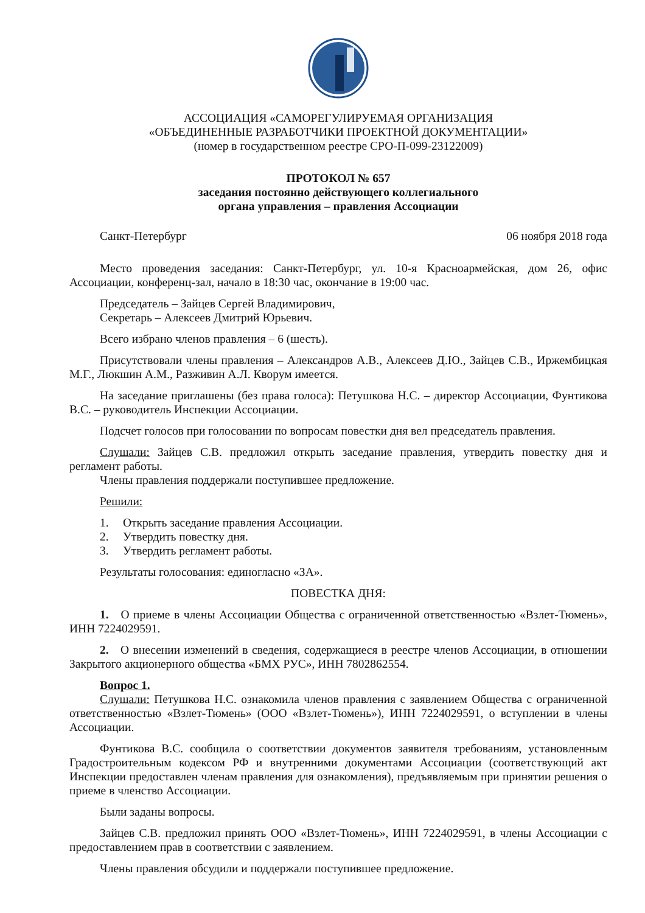АССОЦИАЦИЯ «САМОРЕГУЛИРУЕМАЯ ОРГАНИЗАЦИЯ
«ОБЪЕДИНЕННЫЕ РАЗРАБОТЧИКИ ПРОЕКТНОЙ ДОКУМЕНТАЦИИ»
(номер в государственном реестре СРО-П-099-23122009)
ПРОТОКОЛ № 657
заседания постоянно действующего коллегиального
органа управления – правления Ассоциации
Санкт-Петербург 06 ноября 2018 года
Место проведения заседания: Санкт-Петербург, ул. 10-я Красноармейская, дом 26, офис Ассоциации, конференц-зал, начало в 18:30 час, окончание в 19:00 час.
Председатель – Зайцев Сергей Владимирович,
Секретарь – Алексеев Дмитрий Юрьевич.
Всего избрано членов правления – 6 (шесть).
Присутствовали члены правления – Александров А.В., Алексеев Д.Ю., Зайцев С.В., Иржембицкая М.Г., Люкшин А.М., Разживин А.Л. Кворум имеется.
На заседание приглашены (без права голоса): Петушкова Н.С. – директор Ассоциации, Фунтикова В.С. – руководитель Инспекции Ассоциации.
Подсчет голосов при голосовании по вопросам повестки дня вел председатель правления.
Слушали: Зайцев С.В. предложил открыть заседание правления, утвердить повестку дня и регламент работы.
Члены правления поддержали поступившее предложение.
Решили:
1. Открыть заседание правления Ассоциации.
2. Утвердить повестку дня.
3. Утвердить регламент работы.
Результаты голосования: единогласно «ЗА».
ПОВЕСТКА ДНЯ:
1. О приеме в члены Ассоциации Общества с ограниченной ответственностью «Взлет-Тюмень», ИНН 7224029591.
2. О внесении изменений в сведения, содержащиеся в реестре членов Ассоциации, в отношении Закрытого акционерного общества «БМХ РУС», ИНН 7802862554.
Вопрос 1.
Слушали: Петушкова Н.С. ознакомила членов правления с заявлением Общества с ограниченной ответственностью «Взлет-Тюмень» (ООО «Взлет-Тюмень»), ИНН 7224029591, о вступлении в члены Ассоциации.
Фунтикова В.С. сообщила о соответствии документов заявителя требованиям, установленным Градостроительным кодексом РФ и внутренними документами Ассоциации (соответствующий акт Инспекции предоставлен членам правления для ознакомления), предъявляемым при принятии решения о приеме в членство Ассоциации.
Были заданы вопросы.
Зайцев С.В. предложил принять ООО «Взлет-Тюмень», ИНН 7224029591, в члены Ассоциации с предоставлением прав в соответствии с заявлением.
Члены правления обсудили и поддержали поступившее предложение.